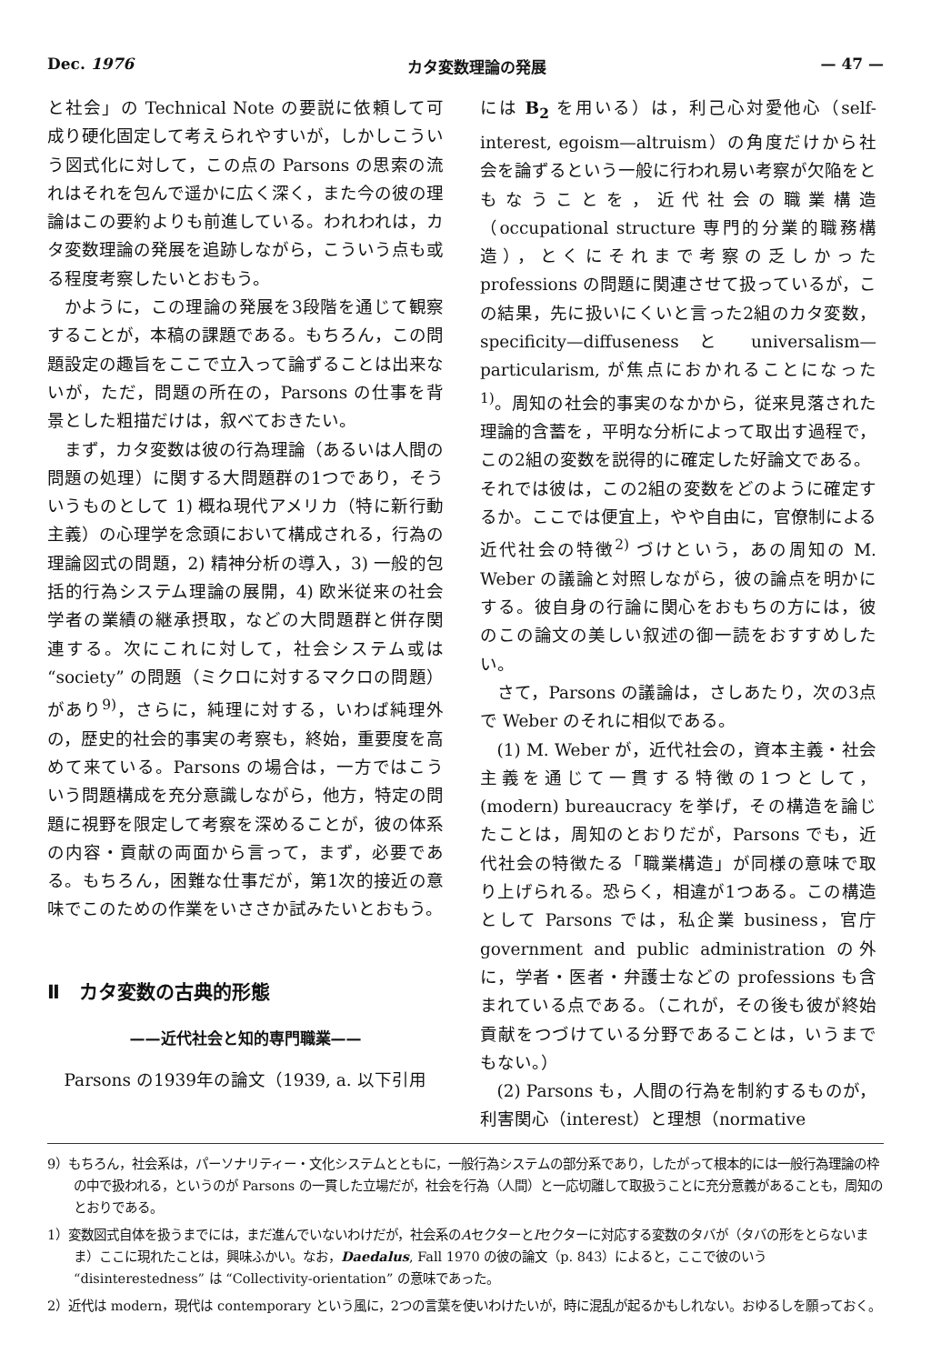Dec. 1976 カタ変数理論の発展 — 47 —
と社会」の Technical Note の要説に依頼して可成り硬化固定して考えられやすいが，しかしこういう図式化に対して，この点の Parsons の思索の流れはそれを包んで遥かに広く深く，また今の彼の理論はこの要約よりも前進している。われわれは，カタ変数理論の発展を追跡しながら，こういう点も或る程度考察したいとおもう。
かように，この理論の発展を3段階を通じて観察することが，本稿の課題である。もちろん，この問題設定の趣旨をここで立入って論ずることは出来ないが，ただ，問題の所在の，Parsons の仕事を背景とした粗描だけは，叙べておきたい。
まず，カタ変数は彼の行為理論（あるいは人間の問題の処理）に関する大問題群の1つであり，そういうものとして 1) 概ね現代アメリカ（特に新行動主義）の心理学を念頭において構成される，行為の理論図式の問題，2) 精神分析の導入，3) 一般的包括的行為システム理論の展開，4) 欧米従来の社会学者の業績の継承摂取，などの大問題群と併存関連する。次にこれに対して，社会システム或は “society” の問題（ミクロに対するマクロの問題）があり<sup>9)</sup>，さらに，純理に対する，いわば純理外の，歴史的社会的事実の考察も，終始，重要度を高めて来ている。Parsons の場合は，一方ではこういう問題構成を充分意識しながら，他方，特定の問題に視野を限定して考察を深めることが，彼の体系の内容・貢献の両面から言って，まず，必要である。もちろん，困難な仕事だが，第1次的接近の意味でこのための作業をいささか試みたいとおもう。
Ⅱ　カタ変数の古典的形態
——近代社会と知的専門職業——
Parsons の1939年の論文（1939, a. 以下引用
には B<sub>2</sub> を用いる）は，利己心対愛他心（self-interest, egoism—altruism）の角度だけから社会を論ずるという一般に行われ易い考察が欠陥をともなうことを，近代社会の職業構造（occupational structure 専門的分業的職務構造），とくにそれまで考察の乏しかった professions の問題に関連させて扱っているが，この結果，先に扱いにくいと言った2組のカタ変数，specificity—diffuseness と universalism—particularism, が焦点におかれることになった<sup>1)</sup>。周知の社会的事実のなかから，従来見落された理論的含蓄を，平明な分析によって取出す過程で，この2組の変数を説得的に確定した好論文である。
それでは彼は，この2組の変数をどのように確定するか。ここでは便宜上，やや自由に，官僚制による近代社会の特徴<sup>2)</sup> づけという，あの周知の M. Weber の議論と対照しながら，彼の論点を明かにする。彼自身の行論に関心をおもちの方には，彼のこの論文の美しい叙述の御一読をおすすめしたい。
さて，Parsons の議論は，さしあたり，次の3点で Weber のそれに相似である。
(1) M. Weber が，近代社会の，資本主義・社会主義を通じて一貫する特徴の1つとして，(modern) bureaucracy を挙げ，その構造を論じたことは，周知のとおりだが，Parsons でも，近代社会の特徴たる「職業構造」が同様の意味で取り上げられる。恐らく，相違が1つある。この構造として Parsons では，私企業 business，官庁 government and public administration の外に，学者・医者・弁護士などの professions も含まれている点である。（これが，その後も彼が終始貢献をつづけている分野であることは，いうまでもない。）
(2) Parsons も，人間の行為を制約するものが，利害関心（interest）と理想（normative
9）もちろん，社会系は，パーソナリティー・文化システムとともに，一般行為システムの部分系であり，したがって根本的には一般行為理論の枠の中で扱われる，というのが Parsons の一貫した立場だが，社会を行為（人間）と一応切離して取扱うことに充分意義があることも，周知のとおりである。
1）変数図式自体を扱うまでには，まだ進んでいないわけだが，社会系のAセクターとIセクターに対応する変数のタバが（タバの形をとらないまま）ここに現れたことは，興味ふかい。なお，Daedalus, Fall 1970 の彼の論文（p. 843）によると，ここで彼のいう “disinterestedness” は “Collectivity-orientation” の意味であった。
2）近代は modern，現代は contemporary という風に，2つの言葉を使いわけたいが，時に混乱が起るかもしれない。おゆるしを願っておく。